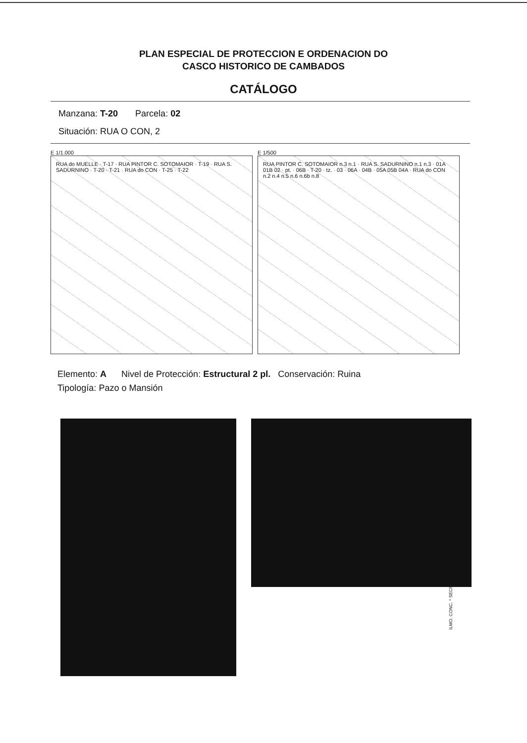PLAN ESPECIAL DE PROTECCION E ORDENACION DO
CASCO HISTORICO DE CAMBADOS
CATÁLOGO
Manzana: T-20 Parcela: 02
Situación: RUA O CON, 2
E 1/1.000
RUA do MUELLE · T-17 · RUA PINTOR C. SOTOMAIOR · T-19 · RUA S. SADURNINO · T-20 · T-21 · RUA do CON · T-25 · T-22
E 1/500
RUA PINTOR C. SOTOMAIOR n.3 n.1 · RUA S. SADURNINO n.1 n.3 · 01A 01B 02 · pt. · 06B · T-20 · tz. · 03 · 06A · 04B · 05A 05B 04A · RUA do CON n.2 n.4 n.5 n.6 n.6b n.8
Elemento: A Nivel de Protección: Estructural 2 pl. Conservación: Ruina
Tipología: Pazo o Mansión
ILMO. CONC. * SECRETARIA